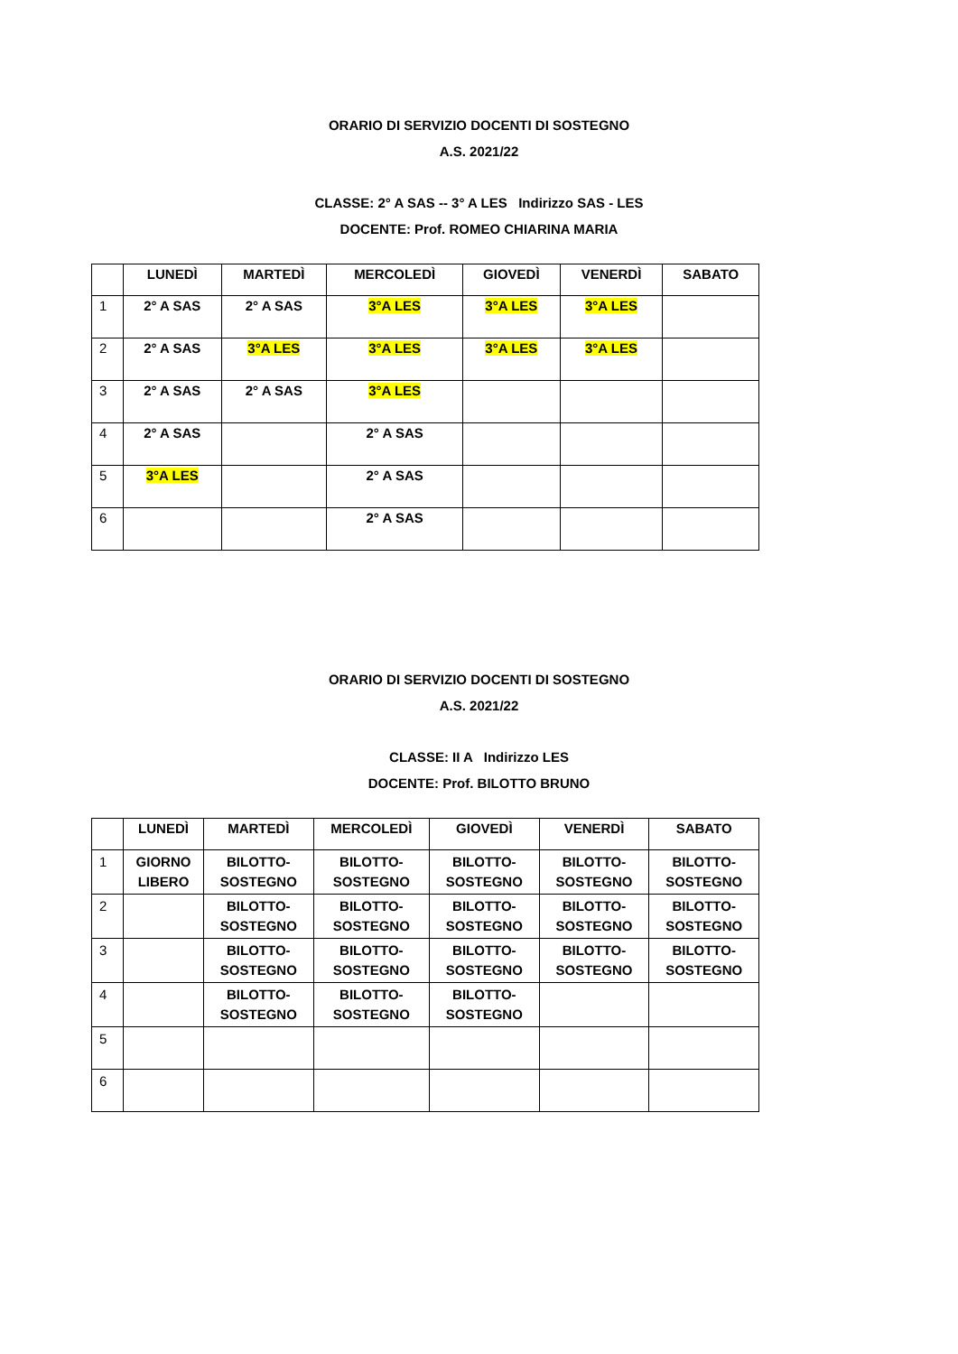ORARIO DI SERVIZIO DOCENTI DI SOSTEGNO
A.S. 2021/22
CLASSE: 2° A SAS -- 3° A LES Indirizzo SAS - LES
DOCENTE: Prof. ROMEO CHIARINA MARIA
| | LUNEDÌ | MARTEDÌ | MERCOLEDÌ | GIOVEDÌ | VENERDÌ | SABATO |
| --- | --- | --- | --- | --- | --- | --- |
| 1 | 2° A SAS | 2° A SAS | 3°A LES | 3°A LES | 3°A LES | |
| 2 | 2° A SAS | 3°A LES | 3°A LES | 3°A LES | 3°A LES | |
| 3 | 2° A SAS | 2° A SAS | 3°A LES | | | |
| 4 | 2° A SAS | | 2° A SAS | | | |
| 5 | 3°A LES | | 2° A SAS | | | |
| 6 | | | 2° A SAS | | | |
ORARIO DI SERVIZIO DOCENTI DI SOSTEGNO
A.S. 2021/22
CLASSE: II A Indirizzo LES
DOCENTE: Prof. BILOTTO BRUNO
| | LUNEDÌ | MARTEDÌ | MERCOLEDÌ | GIOVEDÌ | VENERDÌ | SABATO |
| --- | --- | --- | --- | --- | --- | --- |
| 1 | GIORNO LIBERO | BILOTTO- SOSTEGNO | BILOTTO- SOSTEGNO | BILOTTO- SOSTEGNO | BILOTTO- SOSTEGNO | BILOTTO- SOSTEGNO |
| 2 | | BILOTTO- SOSTEGNO | BILOTTO- SOSTEGNO | BILOTTO- SOSTEGNO | BILOTTO- SOSTEGNO | BILOTTO- SOSTEGNO |
| 3 | | BILOTTO- SOSTEGNO | BILOTTO- SOSTEGNO | BILOTTO- SOSTEGNO | BILOTTO- SOSTEGNO | BILOTTO- SOSTEGNO |
| 4 | | BILOTTO- SOSTEGNO | BILOTTO- SOSTEGNO | BILOTTO- SOSTEGNO | | |
| 5 | | | | | | |
| 6 | | | | | | |